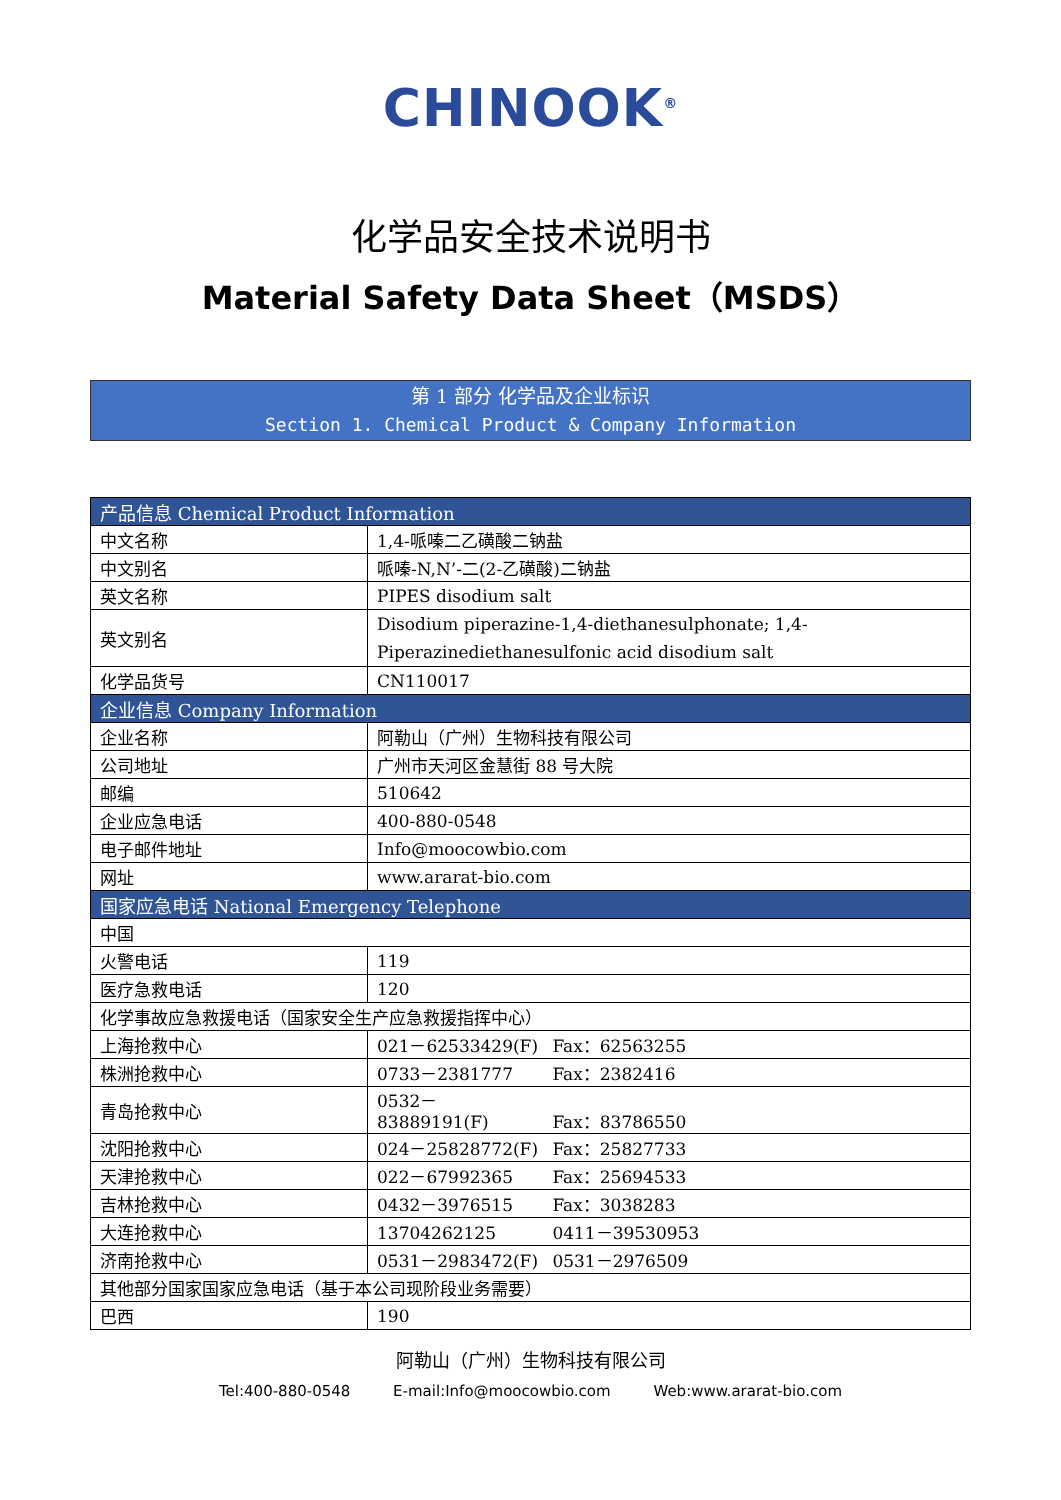CHINOOK<sup>®</sup>
化学品安全技术说明书
Material Safety Data Sheet（MSDS）
第 1 部分 化学品及企业标识
Section 1. Chemical Product & Company Information
| 产品信息 Chemical Product Information | |
| --- | --- |
| 中文名称 | 1,4-哌嗪二乙磺酸二钠盐 |
| 中文别名 | 哌嗪-N,N’-二(2-乙磺酸)二钠盐 |
| 英文名称 | PIPES disodium salt |
| 英文别名 | Disodium piperazine-1,4-diethanesulphonate; 1,4-Piperazinediethanesulfonic acid disodium salt |
| 化学品货号 | CN110017 |
| 企业信息 Company Information | |
| 企业名称 | 阿勒山（广州）生物科技有限公司 |
| 公司地址 | 广州市天河区金慧街 88 号大院 |
| 邮编 | 510642 |
| 企业应急电话 | 400-880-0548 |
| 电子邮件地址 | Info@moocowbio.com |
| 网址 | www.ararat-bio.com |
| 国家应急电话 National Emergency Telephone | |
| 中国 | |
| 火警电话 | 119 |
| 医疗急救电话 | 120 |
| 化学事故应急救援电话（国家安全生产应急救援指挥中心） | |
| 上海抢救中心 | 021－62533429(F) Fax：62563255 |
| 株洲抢救中心 | 0733－2381777 Fax：2382416 |
| 青岛抢救中心 | 0532－83889191(F) Fax：83786550 |
| 沈阳抢救中心 | 024－25828772(F) Fax：25827733 |
| 天津抢救中心 | 022－67992365 Fax：25694533 |
| 吉林抢救中心 | 0432－3976515 Fax：3038283 |
| 大连抢救中心 | 13704262125 0411－39530953 |
| 济南抢救中心 | 0531－2983472(F) 0531－2976509 |
| 其他部分国家国家应急电话（基于本公司现阶段业务需要） | |
| 巴西 | 190 |
阿勒山（广州）生物科技有限公司
Tel:400-880-0548 E-mail:Info@moocowbio.com Web:www.ararat-bio.com